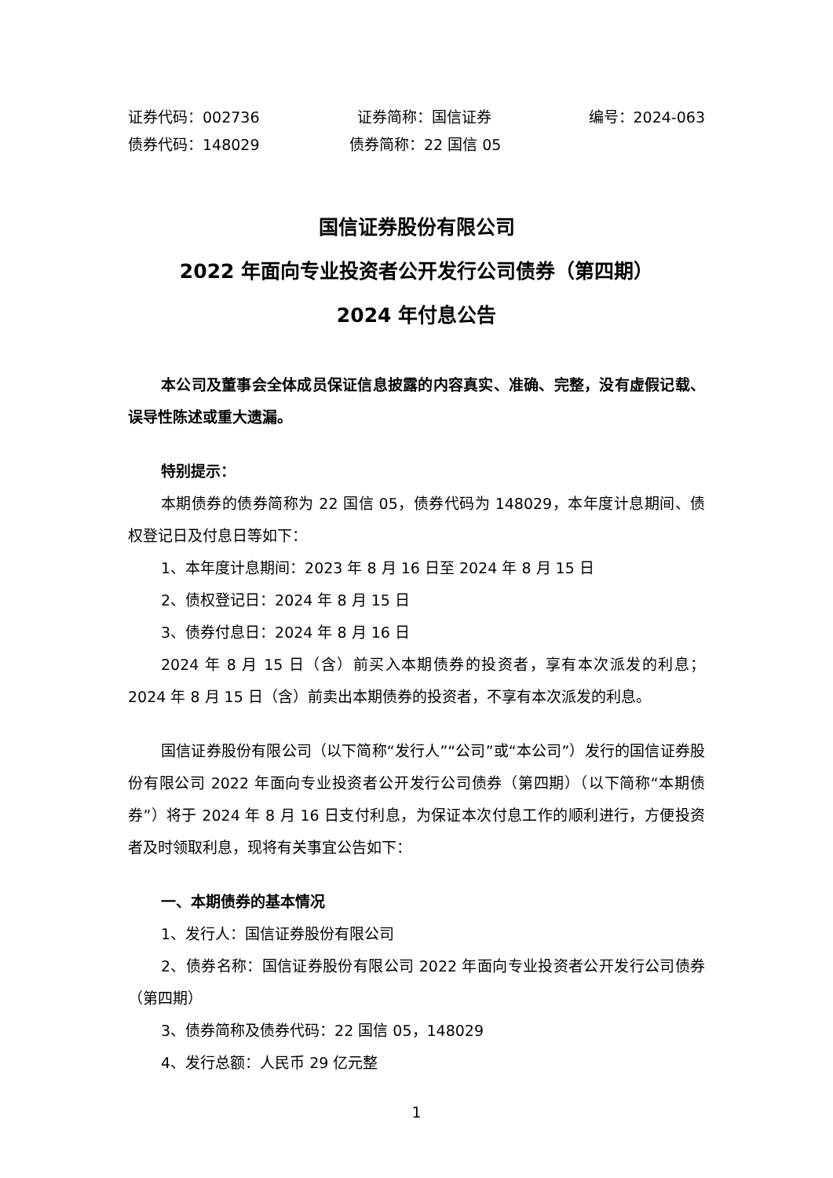证券代码：002736 证券简称：国信证券 编号：2024-063
债券代码：148029 债券简称：22 国信 05
国信证券股份有限公司
2022 年面向专业投资者公开发行公司债券（第四期）
2024 年付息公告
本公司及董事会全体成员保证信息披露的内容真实、准确、完整，没有虚假记载、误导性陈述或重大遗漏。
特别提示：
本期债券的债券简称为 22 国信 05，债券代码为 148029，本年度计息期间、债权登记日及付息日等如下：
1、本年度计息期间：2023 年 8 月 16 日至 2024 年 8 月 15 日
2、债权登记日：2024 年 8 月 15 日
3、债券付息日：2024 年 8 月 16 日
2024 年 8 月 15 日（含）前买入本期债券的投资者，享有本次派发的利息；2024 年 8 月 15 日（含）前卖出本期债券的投资者，不享有本次派发的利息。
国信证券股份有限公司（以下简称“发行人”“公司”或“本公司”）发行的国信证券股份有限公司 2022 年面向专业投资者公开发行公司债券（第四期）（以下简称“本期债券”）将于 2024 年 8 月 16 日支付利息，为保证本次付息工作的顺利进行，方便投资者及时领取利息，现将有关事宜公告如下：
一、本期债券的基本情况
1、发行人：国信证券股份有限公司
2、债券名称：国信证券股份有限公司 2022 年面向专业投资者公开发行公司债券（第四期）
3、债券简称及债券代码：22 国信 05，148029
4、发行总额：人民币 29 亿元整
1